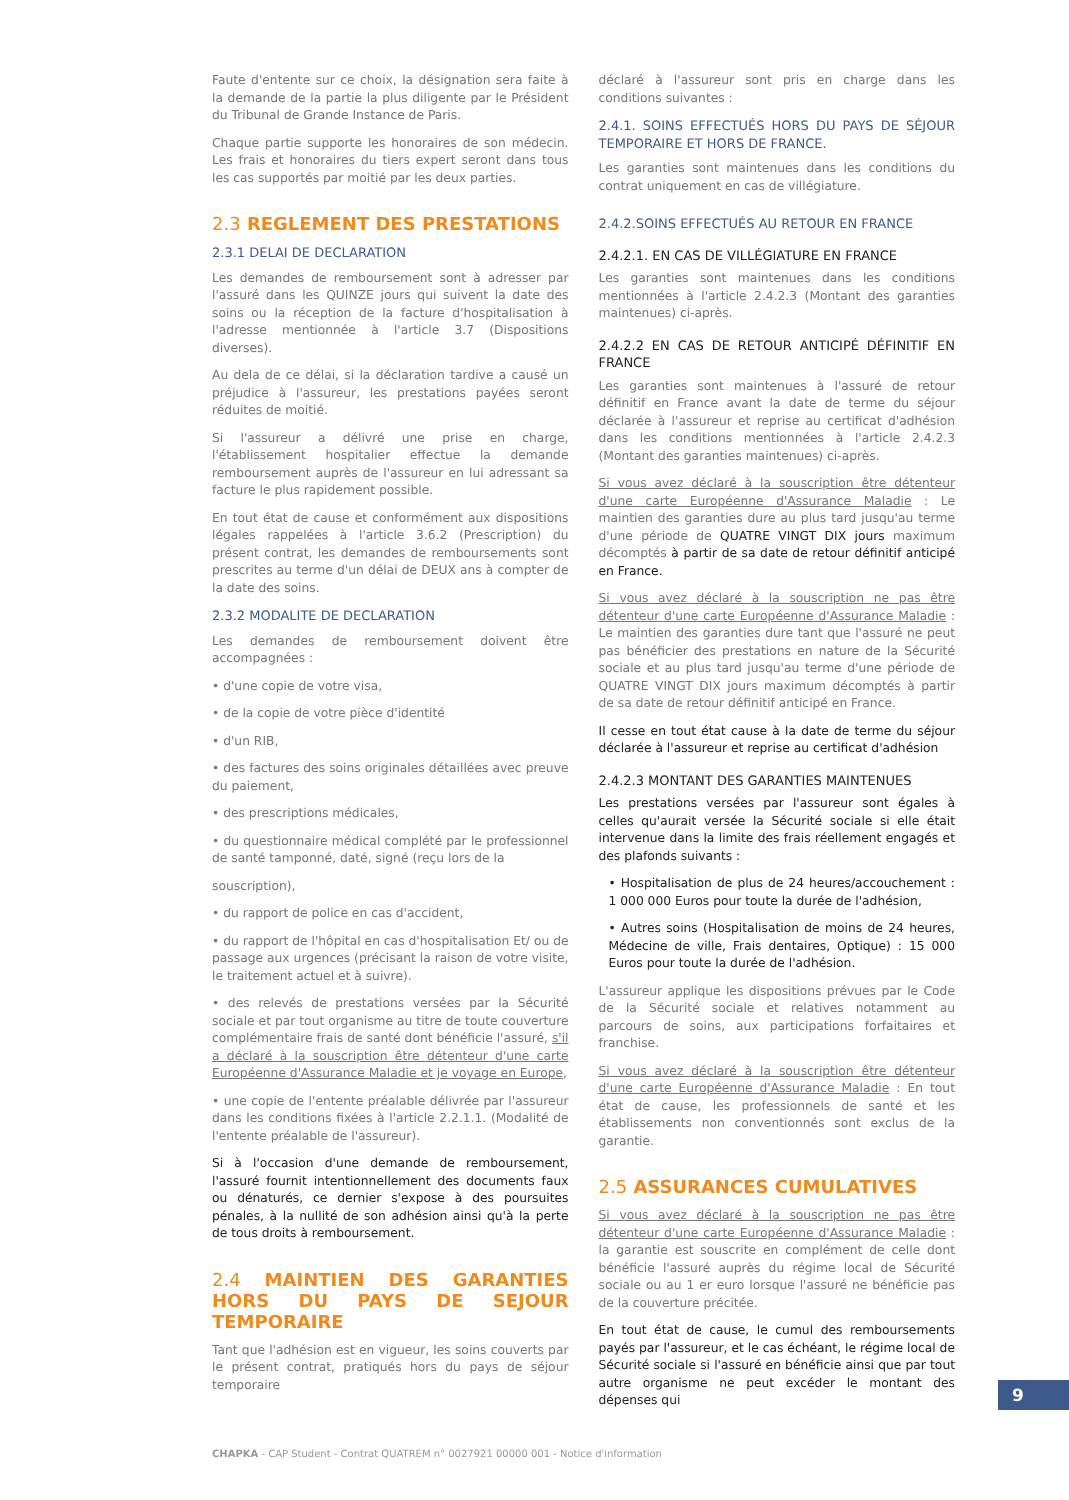Faute d'entente sur ce choix, la désignation sera faite à la demande de la partie la plus diligente par le Président du Tribunal de Grande Instance de Paris.
Chaque partie supporte les honoraires de son médecin. Les frais et honoraires du tiers expert seront dans tous les cas supportés par moitié par les deux parties.
2.3 REGLEMENT DES PRESTATIONS
2.3.1 DELAI DE DECLARATION
Les demandes de remboursement sont à adresser par l'assuré dans les QUINZE jours qui suivent la date des soins ou la réception de la facture d'hospitalisation à l'adresse mentionnée à l'article 3.7 (Dispositions diverses).
Au dela de ce délai, si la déclaration tardive a causé un préjudice à l'assureur, les prestations payées seront réduites de moitié.
Si l'assureur a délivré une prise en charge, l'établissement hospitalier effectue la demande remboursement auprès de l'assureur en lui adressant sa facture le plus rapidement possible.
En tout état de cause et conformément aux dispositions légales rappelées à l'article 3.6.2 (Prescription) du présent contrat, les demandes de remboursements sont prescrites au terme d'un délai de DEUX ans à compter de la date des soins.
2.3.2 MODALITE DE DECLARATION
Les demandes de remboursement doivent être accompagnées :
• d'une copie de votre visa,
• de la copie de votre pièce d'identité
• d'un RIB,
• des factures des soins originales détaillées avec preuve du paiement,
• des prescriptions médicales,
• du questionnaire médical complété par le professionnel de santé tamponné, daté, signé (reçu lors de la
souscription),
• du rapport de police en cas d'accident,
• du rapport de l'hôpital en cas d'hospitalisation Et/ ou de passage aux urgences (précisant la raison de votre visite, le traitement actuel et à suivre).
• des relevés de prestations versées par la Sécurité sociale et par tout organisme au titre de toute couverture complémentaire frais de santé dont bénéficie l'assuré, s'il a déclaré à la souscription être détenteur d'une carte Européenne d'Assurance Maladie et je voyage en Europe,
• une copie de l'entente préalable délivrée par l'assureur dans les conditions fixées à l'article 2.2.1.1. (Modalité de l'entente préalable de l'assureur).
Si à l'occasion d'une demande de remboursement, l'assuré fournit intentionnellement des documents faux ou dénaturés, ce dernier s'expose à des poursuites pénales, à la nullité de son adhésion ainsi qu'à la perte de tous droits à remboursement.
2.4 MAINTIEN DES GARANTIES HORS DU PAYS DE SEJOUR TEMPORAIRE
Tant que l'adhésion est en vigueur, les soins couverts par le présent contrat, pratiqués hors du pays de séjour temporaire
déclaré à l'assureur sont pris en charge dans les conditions suivantes :
2.4.1. SOINS EFFECTUÉS HORS DU PAYS DE SÉJOUR TEMPORAIRE ET HORS DE FRANCE.
Les garanties sont maintenues dans les conditions du contrat uniquement en cas de villégiature.
2.4.2.SOINS EFFECTUÉS AU RETOUR EN FRANCE
2.4.2.1. EN CAS DE VILLÉGIATURE EN FRANCE
Les garanties sont maintenues dans les conditions mentionnées à l'article 2.4.2.3 (Montant des garanties maintenues) ci-après.
2.4.2.2 EN CAS DE RETOUR ANTICIPÉ DÉFINITIF EN FRANCE
Les garanties sont maintenues à l'assuré de retour définitif en France avant la date de terme du séjour déclarée à l'assureur et reprise au certificat d'adhésion dans les conditions mentionnées à l'article 2.4.2.3 (Montant des garanties maintenues) ci-après.
Si vous avez déclaré à la souscription être détenteur d'une carte Européenne d'Assurance Maladie : Le maintien des garanties dure au plus tard jusqu'au terme d'une période de QUATRE VINGT DIX jours maximum décomptés à partir de sa date de retour définitif anticipé en France.
Si vous avez déclaré à la souscription ne pas être détenteur d'une carte Européenne d'Assurance Maladie : Le maintien des garanties dure tant que l'assuré ne peut pas bénéficier des prestations en nature de la Sécurité sociale et au plus tard jusqu'au terme d'une période de QUATRE VINGT DIX jours maximum décomptés à partir de sa date de retour définitif anticipé en France.
Il cesse en tout état cause à la date de terme du séjour déclarée à l'assureur et reprise au certificat d'adhésion
2.4.2.3 MONTANT DES GARANTIES MAINTENUES
Les prestations versées par l'assureur sont égales à celles qu'aurait versée la Sécurité sociale si elle était intervenue dans la limite des frais réellement engagés et des plafonds suivants :
• Hospitalisation de plus de 24 heures/accouchement : 1 000 000 Euros pour toute la durée de l'adhésion,
• Autres soins (Hospitalisation de moins de 24 heures, Médecine de ville, Frais dentaires, Optique) : 15 000 Euros pour toute la durée de l'adhésion.
L'assureur applique les dispositions prévues par le Code de la Sécurité sociale et relatives notamment au parcours de soins, aux participations forfaitaires et franchise.
Si vous avez déclaré à la souscription être détenteur d'une carte Européenne d'Assurance Maladie : En tout état de cause, les professionnels de santé et les établissements non conventionnés sont exclus de la garantie.
2.5 ASSURANCES CUMULATIVES
Si vous avez déclaré à la souscription ne pas être détenteur d'une carte Européenne d'Assurance Maladie : la garantie est souscrite en complément de celle dont bénéficie l'assuré auprès du régime local de Sécurité sociale ou au 1 er euro lorsque l'assuré ne bénéficie pas de la couverture précitée.
En tout état de cause, le cumul des remboursements payés par l'assureur, et le cas échéant, le régime local de Sécurité sociale si l'assuré en bénéficie ainsi que par tout autre organisme ne peut excéder le montant des dépenses qui
9
CHAPKA - CAP Student - Contrat QUATREM n° 0027921 00000 001 - Notice d'information